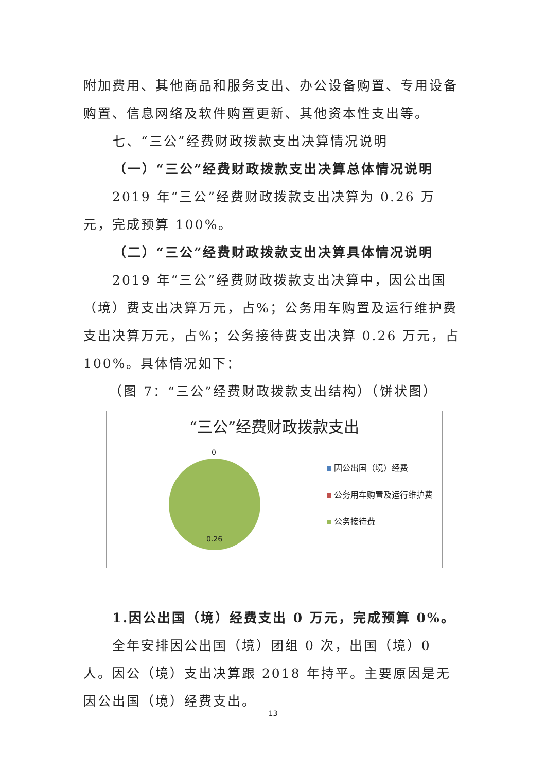附加费用、其他商品和服务支出、办公设备购置、专用设备购置、信息网络及软件购置更新、其他资本性支出等。
七、“三公”经费财政拨款支出决算情况说明
（一）“三公”经费财政拨款支出决算总体情况说明
2019 年“三公”经费财政拨款支出决算为 0.26 万元，完成预算 100%。
（二）“三公”经费财政拨款支出决算具体情况说明
2019 年“三公”经费财政拨款支出决算中，因公出国（境）费支出决算万元，占%；公务用车购置及运行维护费支出决算万元，占%；公务接待费支出决算 0.26 万元，占 100%。具体情况如下：
（图 7：“三公”经费财政拨款支出结构）（饼状图）
“三公”经费财政拨款支出
0
0.26
因公出国（境）经费
公务用车购置及运行维护费
公务接待费
1.因公出国（境）经费支出 0 万元，完成预算 0%。
全年安排因公出国（境）团组 0 次，出国（境）0 人。因公（境）支出决算跟 2018 年持平。主要原因是无因公出国（境）经费支出。
13